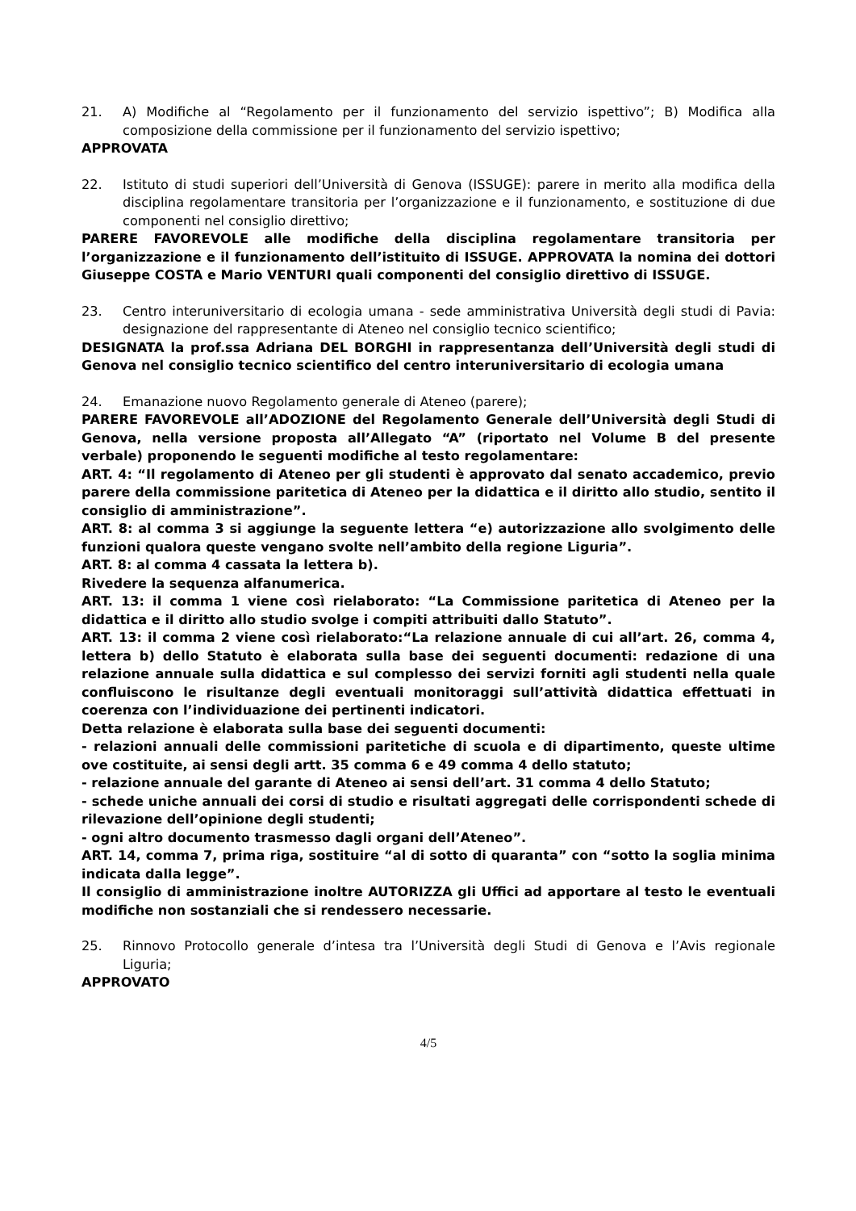21. A) Modifiche al “Regolamento per il funzionamento del servizio ispettivo”; B) Modifica alla composizione della commissione per il funzionamento del servizio ispettivo;
APPROVATA
22. Istituto di studi superiori dell’Università di Genova (ISSUGE): parere in merito alla modifica della disciplina regolamentare transitoria per l’organizzazione e il funzionamento, e sostituzione di due componenti nel consiglio direttivo;
PARERE FAVOREVOLE alle modifiche della disciplina regolamentare transitoria per l’organizzazione e il funzionamento dell’istituito di ISSUGE. APPROVATA la nomina dei dottori Giuseppe COSTA e Mario VENTURI quali componenti del consiglio direttivo di ISSUGE.
23. Centro interuniversitario di ecologia umana - sede amministrativa Università degli studi di Pavia: designazione del rappresentante di Ateneo nel consiglio tecnico scientifico;
DESIGNATA la prof.ssa Adriana DEL BORGHI in rappresentanza dell’Università degli studi di Genova nel consiglio tecnico scientifico del centro interuniversitario di ecologia umana
24. Emanazione nuovo Regolamento generale di Ateneo (parere);
PARERE FAVOREVOLE all’ADOZIONE del Regolamento Generale dell’Università degli Studi di Genova, nella versione proposta all’Allegato “A” (riportato nel Volume B del presente verbale) proponendo le seguenti modifiche al testo regolamentare:
ART. 4: “Il regolamento di Ateneo per gli studenti è approvato dal senato accademico, previo parere della commissione paritetica di Ateneo per la didattica e il diritto allo studio, sentito il consiglio di amministrazione”.
ART. 8: al comma 3 si aggiunge la seguente lettera “e) autorizzazione allo svolgimento delle funzioni qualora queste vengano svolte nell’ambito della regione Liguria”.
ART. 8: al comma 4 cassata la lettera b).
Rivedere la sequenza alfanumerica.
ART. 13: il comma 1 viene così rielaborato: “La Commissione paritetica di Ateneo per la didattica e il diritto allo studio svolge i compiti attribuiti dallo Statuto”.
ART. 13: il comma 2 viene così rielaborato:“La relazione annuale di cui all’art. 26, comma 4, lettera b) dello Statuto è elaborata sulla base dei seguenti documenti: redazione di una relazione annuale sulla didattica e sul complesso dei servizi forniti agli studenti nella quale confluiscono le risultanze degli eventuali monitoraggi sull’attività didattica effettuati in coerenza con l’individuazione dei pertinenti indicatori.
Detta relazione è elaborata sulla base dei seguenti documenti:
- relazioni annuali delle commissioni paritetiche di scuola e di dipartimento, queste ultime ove costituite, ai sensi degli artt. 35 comma 6 e 49 comma 4 dello statuto;
- relazione annuale del garante di Ateneo ai sensi dell’art. 31 comma 4 dello Statuto;
- schede uniche annuali dei corsi di studio e risultati aggregati delle corrispondenti schede di rilevazione dell’opinione degli studenti;
- ogni altro documento trasmesso dagli organi dell’Ateneo”.
ART. 14, comma 7, prima riga, sostituire “al di sotto di quaranta” con “sotto la soglia minima indicata dalla legge”.
Il consiglio di amministrazione inoltre AUTORIZZA gli Uffici ad apportare al testo le eventuali modifiche non sostanziali che si rendessero necessarie.
25. Rinnovo Protocollo generale d’intesa tra l’Università degli Studi di Genova e l’Avis regionale Liguria;
APPROVATO
4/5